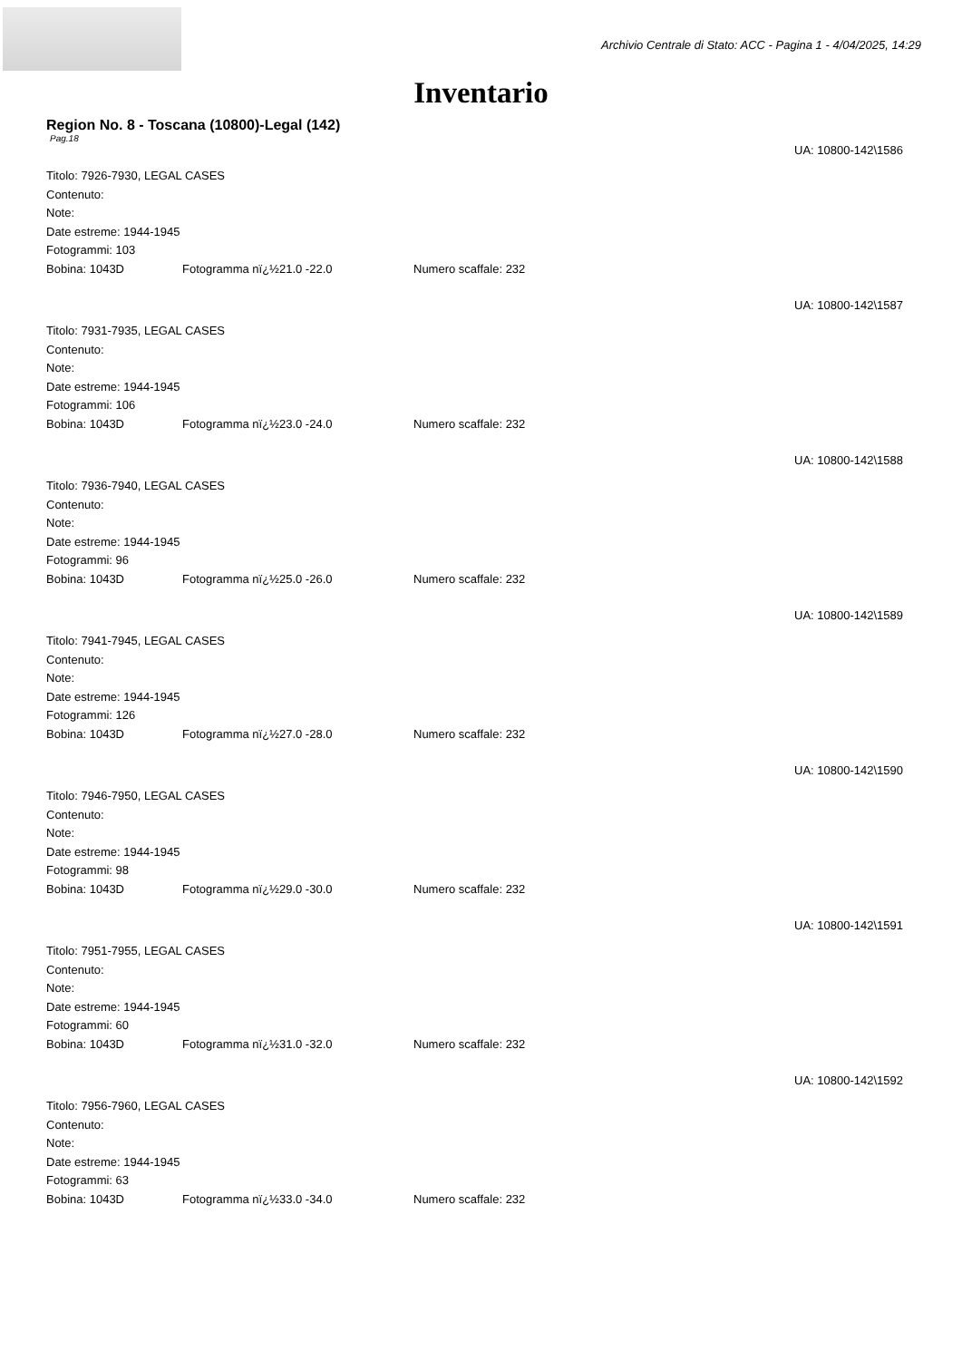Archivio Centrale di Stato: ACC - Pagina 1 - 4/04/2025, 14:29
Inventario
Region No. 8 - Toscana (10800)-Legal (142)
Pag.18
UA: 10800-142\1586
Titolo: 7926-7930, LEGAL CASES
Contenuto:
Note:
Date estreme: 1944-1945
Fotogrammi: 103
Bobina: 1043D Fotogramma nï¿½21.0 -22.0 Numero scaffale: 232
UA: 10800-142\1587
Titolo: 7931-7935, LEGAL CASES
Contenuto:
Note:
Date estreme: 1944-1945
Fotogrammi: 106
Bobina: 1043D Fotogramma nï¿½23.0 -24.0 Numero scaffale: 232
UA: 10800-142\1588
Titolo: 7936-7940, LEGAL CASES
Contenuto:
Note:
Date estreme: 1944-1945
Fotogrammi: 96
Bobina: 1043D Fotogramma nï¿½25.0 -26.0 Numero scaffale: 232
UA: 10800-142\1589
Titolo: 7941-7945, LEGAL CASES
Contenuto:
Note:
Date estreme: 1944-1945
Fotogrammi: 126
Bobina: 1043D Fotogramma nï¿½27.0 -28.0 Numero scaffale: 232
UA: 10800-142\1590
Titolo: 7946-7950, LEGAL CASES
Contenuto:
Note:
Date estreme: 1944-1945
Fotogrammi: 98
Bobina: 1043D Fotogramma nï¿½29.0 -30.0 Numero scaffale: 232
UA: 10800-142\1591
Titolo: 7951-7955, LEGAL CASES
Contenuto:
Note:
Date estreme: 1944-1945
Fotogrammi: 60
Bobina: 1043D Fotogramma nï¿½31.0 -32.0 Numero scaffale: 232
UA: 10800-142\1592
Titolo: 7956-7960, LEGAL CASES
Contenuto:
Note:
Date estreme: 1944-1945
Fotogrammi: 63
Bobina: 1043D Fotogramma nï¿½33.0 -34.0 Numero scaffale: 232